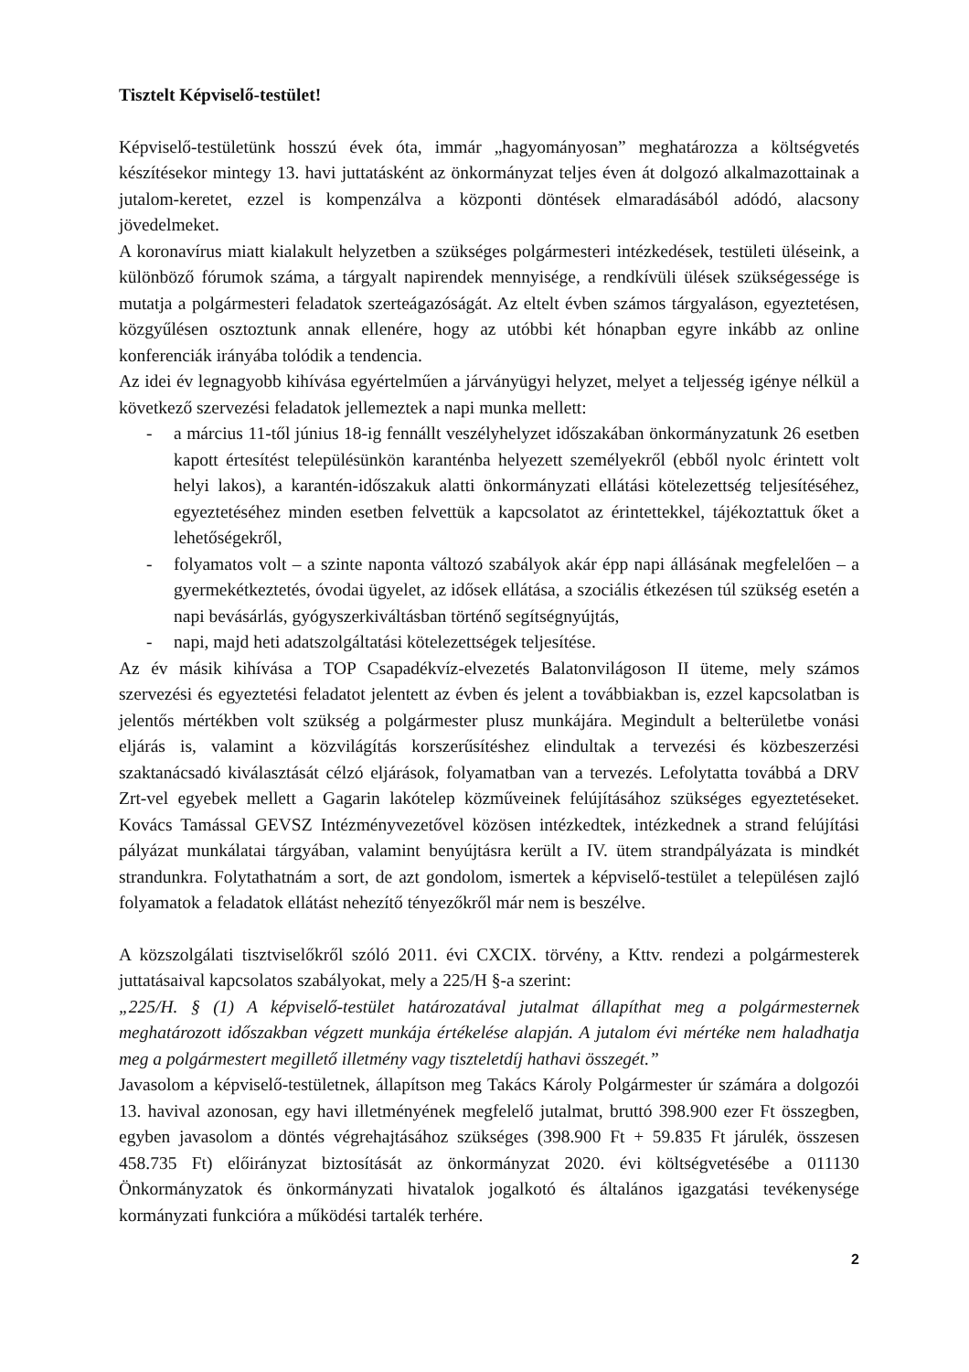Tisztelt Képviselő-testület!
Képviselő-testületünk hosszú évek óta, immár „hagyományosan” meghatározza a költségvetés készítésekor mintegy 13. havi juttatásként az önkormányzat teljes éven át dolgozó alkalmazottainak a jutalom-keretet, ezzel is kompenzálva a központi döntések elmaradásából adódó, alacsony jövedelmeket.
A koronavírus miatt kialakult helyzetben a szükséges polgármesteri intézkedések, testületi üléseink, a különböző fórumok száma, a tárgyalt napirendek mennyisége, a rendkívüli ülések szükségessége is mutatja a polgármesteri feladatok szerteágazóságát. Az eltelt évben számos tárgyaláson, egyeztetésen, közgyűlésen osztoztunk annak ellenére, hogy az utóbbi két hónapban egyre inkább az online konferenciák irányába tolódik a tendencia.
Az idei év legnagyobb kihívása egyértelműen a járványügyi helyzet, melyet a teljesség igénye nélkül a következő szervezési feladatok jellemeztek a napi munka mellett:
- a március 11-től június 18-ig fennállt veszélyhelyzet időszakában önkormányzatunk 26 esetben kapott értesítést településünkön karanténba helyezett személyekről (ebből nyolc érintett volt helyi lakos), a karantén-időszakuk alatti önkormányzati ellátási kötelezettség teljesítéséhez, egyeztetéséhez minden esetben felvettük a kapcsolatot az érintettekkel, tájékoztattuk őket a lehetőségekről,
- folyamatos volt – a szinte naponta változó szabályok akár épp napi állásának megfelelően – a gyermekétkeztetés, óvodai ügyelet, az idősek ellátása, a szociális étkezésen túl szükség esetén a napi bevásárlás, gyógyszerkiváltásban történő segítségnyújtás,
- napi, majd heti adatszolgáltatási kötelezettségek teljesítése.
Az év másik kihívása a TOP Csapadékvíz-elvezetés Balatonvilágoson II üteme, mely számos szervezési és egyeztetési feladatot jelentett az évben és jelent a továbbiakban is, ezzel kapcsolatban is jelentős mértékben volt szükség a polgármester plusz munkájára. Megindult a belterületbe vonási eljárás is, valamint a közvilágítás korszerűsítéshez elindultak a tervezési és közbeszerzési szaktanácsadó kiválasztását célzó eljárások, folyamatban van a tervezés. Lefolytatta továbbá a DRV Zrt-vel egyebek mellett a Gagarin lakótelep közműveinek felújításához szükséges egyeztetéseket. Kovács Tamással GEVSZ Intézményvezetővel közösen intézkedtek, intézkednek a strand felújítási pályázat munkálatai tárgyában, valamint benyújtásra került a IV. ütem strandpályázata is mindkét strandunkra. Folytathatnám a sort, de azt gondolom, ismertek a képviselő-testület a településen zajló folyamatok a feladatok ellátást nehezítő tényezőkről már nem is beszélve.
A közszolgálati tisztviselőkről szóló 2011. évi CXCIX. törvény, a Kttv. rendezi a polgármesterek juttatásaival kapcsolatos szabályokat, mely a 225/H §-a szerint:
„225/H. § (1) A képviselő-testület határozatával jutalmat állapíthat meg a polgármesternek meghatározott időszakban végzett munkája értékelése alapján. A jutalom évi mértéke nem haladhatja meg a polgármestert megillető illetmény vagy tiszteletdíj hathavi összegét.”
Javasolom a képviselő-testületnek, állapítson meg Takács Károly Polgármester úr számára a dolgozói 13. havival azonosan, egy havi illetményének megfelelő jutalmat, bruttó 398.900 ezer Ft összegben, egyben javasolom a döntés végrehajtásához szükséges (398.900 Ft + 59.835 Ft járulék, összesen 458.735 Ft) előirányzat biztosítását az önkormányzat 2020. évi költségvetésébe a 011130 Önkormányzatok és önkormányzati hivatalok jogalkotó és általános igazgatási tevékenysége kormányzati funkcióra a működési tartalék terhére.
2